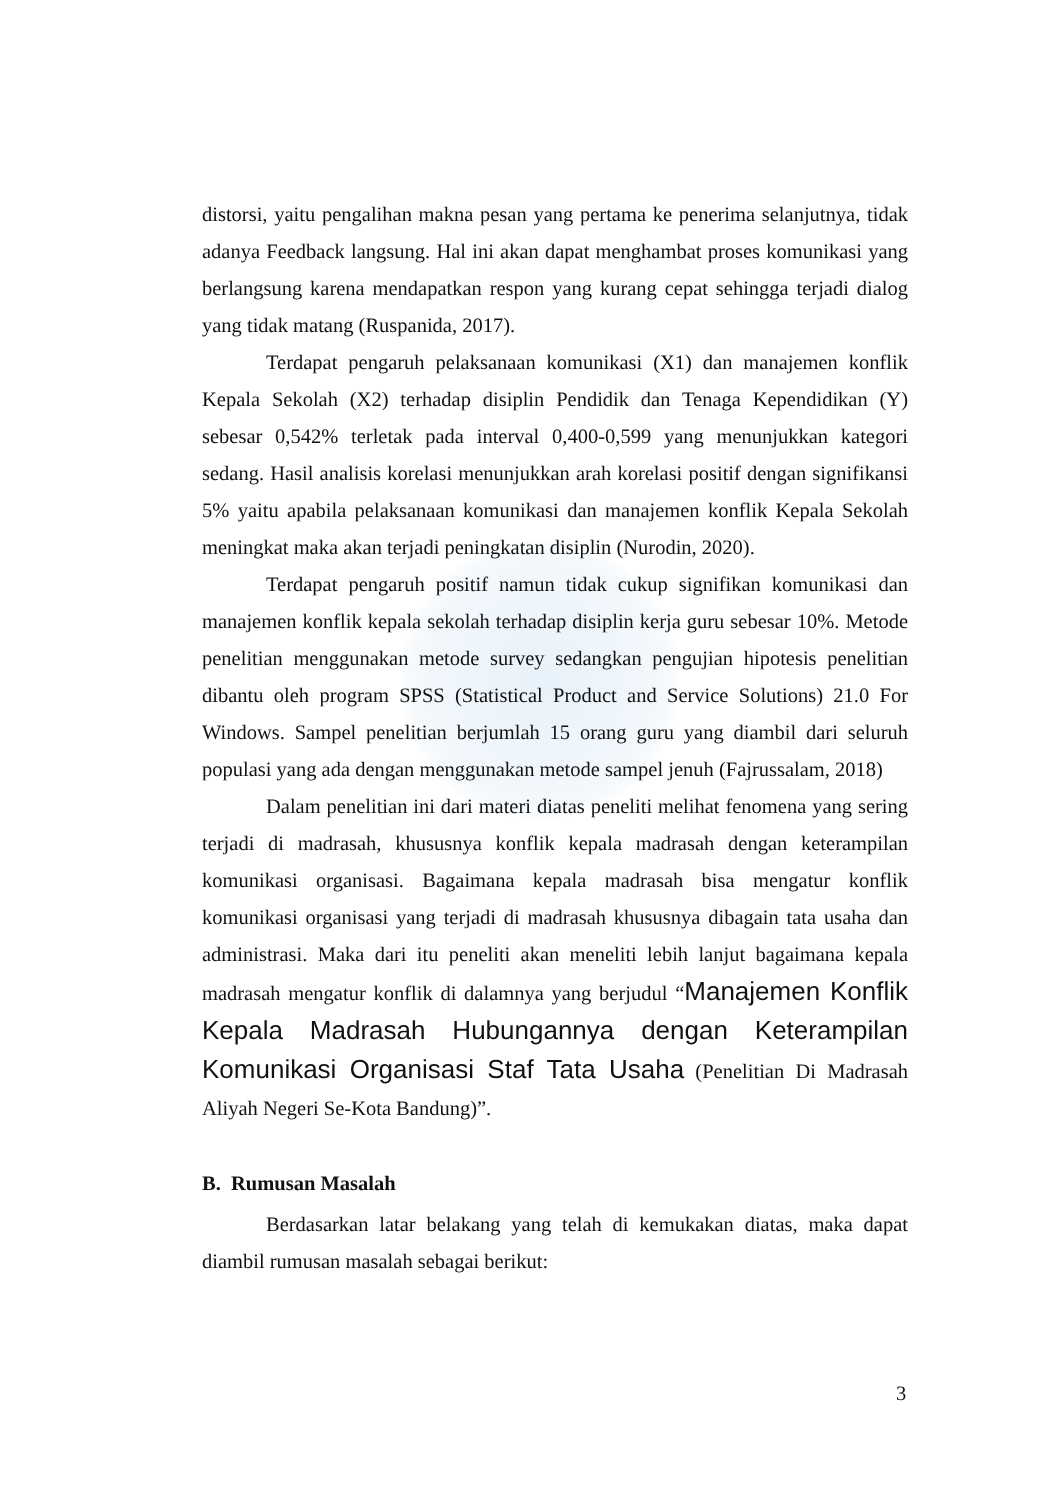distorsi, yaitu pengalihan makna pesan yang pertama ke penerima selanjutnya, tidak adanya Feedback langsung. Hal ini akan dapat menghambat proses komunikasi yang berlangsung karena mendapatkan respon yang kurang cepat sehingga terjadi dialog yang tidak matang (Ruspanida, 2017).
Terdapat pengaruh pelaksanaan komunikasi (X1) dan manajemen konflik Kepala Sekolah (X2) terhadap disiplin Pendidik dan Tenaga Kependidikan (Y) sebesar 0,542% terletak pada interval 0,400-0,599 yang menunjukkan kategori sedang. Hasil analisis korelasi menunjukkan arah korelasi positif dengan signifikansi 5% yaitu apabila pelaksanaan komunikasi dan manajemen konflik Kepala Sekolah meningkat maka akan terjadi peningkatan disiplin (Nurodin, 2020).
Terdapat pengaruh positif namun tidak cukup signifikan komunikasi dan manajemen konflik kepala sekolah terhadap disiplin kerja guru sebesar 10%. Metode penelitian menggunakan metode survey sedangkan pengujian hipotesis penelitian dibantu oleh program SPSS (Statistical Product and Service Solutions) 21.0 For Windows. Sampel penelitian berjumlah 15 orang guru yang diambil dari seluruh populasi yang ada dengan menggunakan metode sampel jenuh (Fajrussalam, 2018)
Dalam penelitian ini dari materi diatas peneliti melihat fenomena yang sering terjadi di madrasah, khususnya konflik kepala madrasah dengan keterampilan komunikasi organisasi. Bagaimana kepala madrasah bisa mengatur konflik komunikasi organisasi yang terjadi di madrasah khususnya dibagain tata usaha dan administrasi. Maka dari itu peneliti akan meneliti lebih lanjut bagaimana kepala madrasah mengatur konflik di dalamnya yang berjudul “Manajemen Konflik Kepala Madrasah Hubungannya dengan Keterampilan Komunikasi Organisasi Staf Tata Usaha (Penelitian Di Madrasah Aliyah Negeri Se-Kota Bandung)”.
B. Rumusan Masalah
Berdasarkan latar belakang yang telah di kemukakan diatas, maka dapat diambil rumusan masalah sebagai berikut:
3